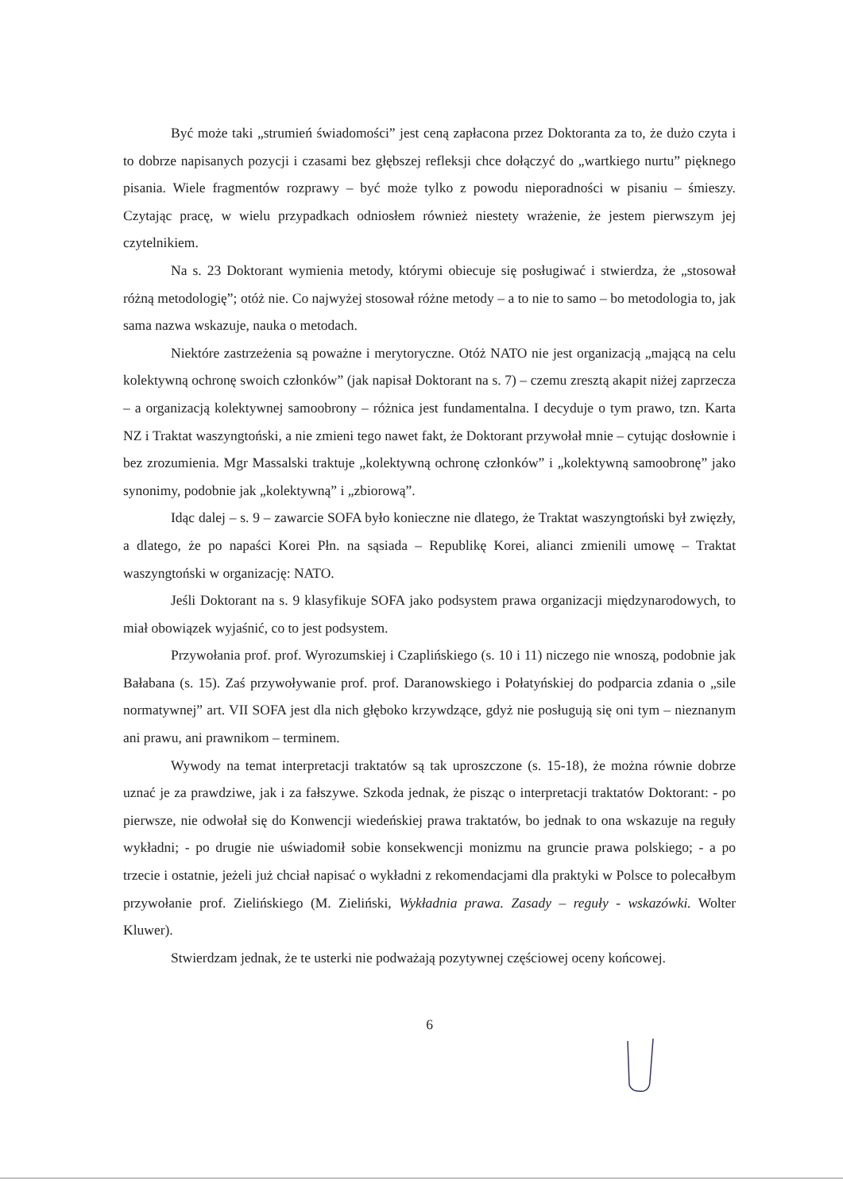Być może taki „strumień świadomości” jest ceną zapłacona przez Doktoranta za to, że dużo czyta i to dobrze napisanych pozycji i czasami bez głębszej refleksji chce dołączyć do „wartkiego nurtu” pięknego pisania. Wiele fragmentów rozprawy – być może tylko z powodu nieporadności w pisaniu – śmieszy. Czytając pracę, w wielu przypadkach odniosłem również niestety wrażenie, że jestem pierwszym jej czytelnikiem.
Na s. 23 Doktorant wymienia metody, którymi obiecuje się posługiwać i stwierdza, że „stosował różną metodologię”; otóż nie. Co najwyżej stosował różne metody – a to nie to samo – bo metodologia to, jak sama nazwa wskazuje, nauka o metodach.
Niektóre zastrzeżenia są poważne i merytoryczne. Otóż NATO nie jest organizacją „mającą na celu kolektywną ochronę swoich członków” (jak napisał Doktorant na s. 7) – czemu zresztą akapit niżej zaprzecza – a organizacją kolektywnej samoobrony – różnica jest fundamentalna. I decyduje o tym prawo, tzn. Karta NZ i Traktat waszyngtoński, a nie zmieni tego nawet fakt, że Doktorant przywołał mnie – cytując dosłownie i bez zrozumienia. Mgr Massalski traktuje „kolektywną ochronę członków” i „kolektywną samoobronę” jako synonimy, podobnie jak „kolektywną” i „zbiorową”.
Idąc dalej – s. 9 – zawarcie SOFA było konieczne nie dlatego, że Traktat waszyngtoński był zwięzły, a dlatego, że po napaści Korei Płn. na sąsiada – Republikę Korei, alianci zmienili umowę – Traktat waszyngtoński w organizację: NATO.
Jeśli Doktorant na s. 9 klasyfikuje SOFA jako podsystem prawa organizacji międzynarodowych, to miał obowiązek wyjaśnić, co to jest podsystem.
Przywołania prof. prof. Wyrozumskiej i Czaplińskiego (s. 10 i 11) niczego nie wnoszą, podobnie jak Bałabana (s. 15). Zaś przywoływanie prof. prof. Daranowskiego i Połatyńskiej do podparcia zdania o „sile normatywnej” art. VII SOFA jest dla nich głęboko krzywdzące, gdyż nie posługują się oni tym – nieznanym ani prawu, ani prawnikom – terminem.
Wywody na temat interpretacji traktatów są tak uproszczone (s. 15-18), że można równie dobrze uznać je za prawdziwe, jak i za fałszywe. Szkoda jednak, że pisząc o interpretacji traktatów Doktorant: - po pierwsze, nie odwołał się do Konwencji wiedeńskiej prawa traktatów, bo jednak to ona wskazuje na reguły wykładni; - po drugie nie uświadomił sobie konsekwencji monizmu na gruncie prawa polskiego; - a po trzecie i ostatnie, jeżeli już chciał napisać o wykładni z rekomendacjami dla praktyki w Polsce to polecałbym przywołanie prof. Zielińskiego (M. Zieliński, Wykładnia prawa. Zasady – reguły - wskazówki. Wolter Kluwer).
Stwierdzam jednak, że te usterki nie podważają pozytywnej częściowej oceny końcowej.
6